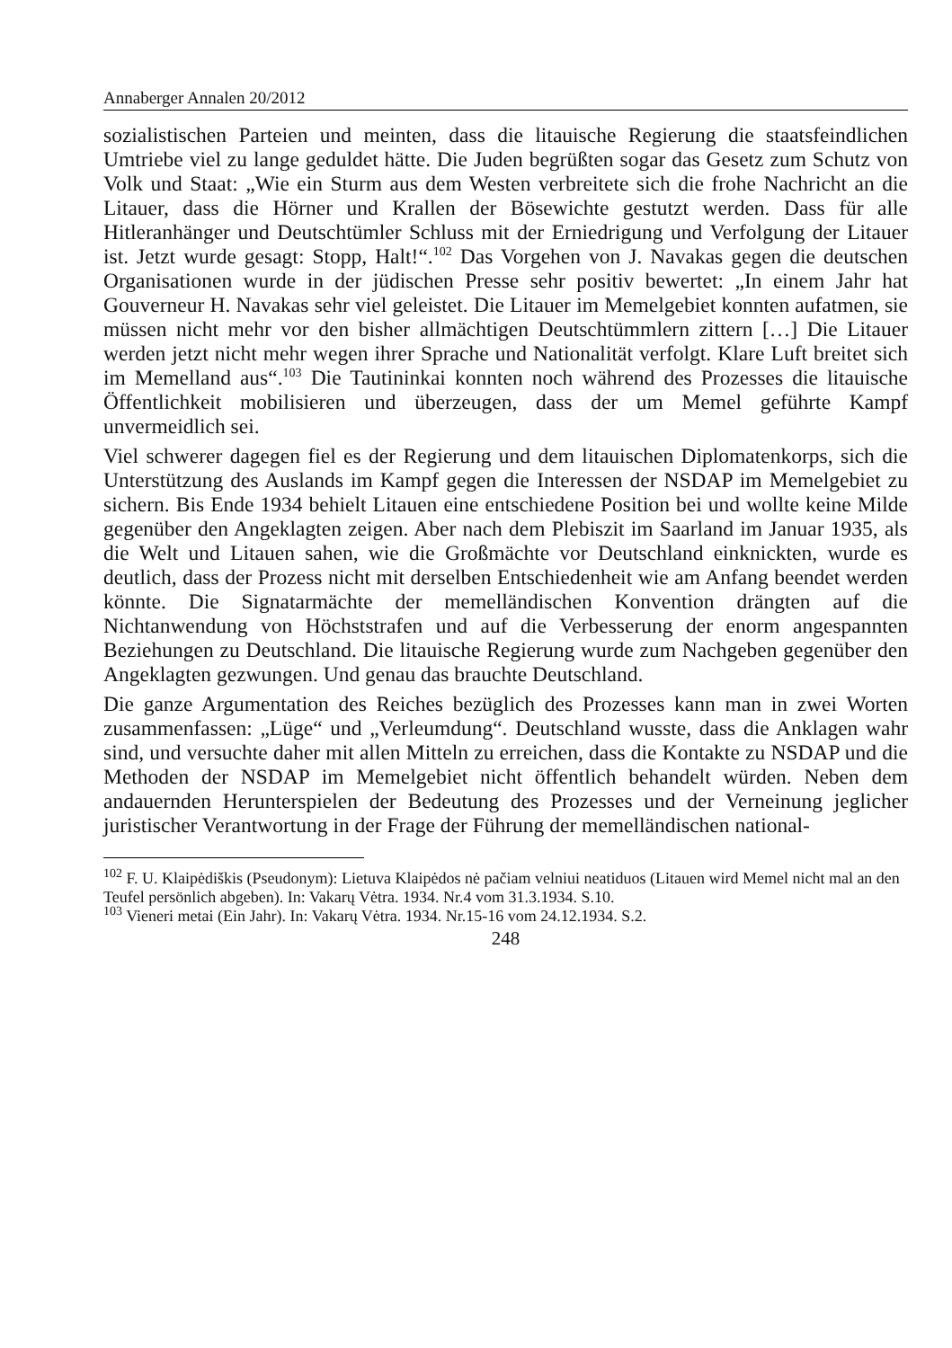Annaberger Annalen 20/2012
sozialistischen Parteien und meinten, dass die litauische Regierung die staats­feindlichen Umtriebe viel zu lange geduldet hätte. Die Juden begrüßten sogar das Gesetz zum Schutz von Volk und Staat: „Wie ein Sturm aus dem Westen verbreitete sich die frohe Nachricht an die Litauer, dass die Hörner und Krallen der Bösewichte gestutzt werden. Dass für alle Hitleranhänger und Deutschtümler Schluss mit der Erniedrigung und Verfolgung der Litauer ist. Jetzt wurde gesagt: Stopp, Halt!“.<sup>102</sup> Das Vorgehen von J. Navakas gegen die deutschen Organisationen wurde in der jüdischen Presse sehr positiv bewertet: „In einem Jahr hat Gouverneur H. Navakas sehr viel geleistet. Die Litauer im Memelgebiet konnten aufatmen, sie müssen nicht mehr vor den bisher allmäch­tigen Deutschtümmlern zittern […] Die Litauer werden jetzt nicht mehr wegen ihrer Sprache und Nationalität verfolgt. Klare Luft breitet sich im Memelland aus“.<sup>103</sup> Die Tautininkai konnten noch während des Prozesses die litauische Öffentlichkeit mobilisieren und überzeugen, dass der um Memel geführte Kampf unvermeidlich sei.
Viel schwerer dagegen fiel es der Regierung und dem litauischen Diplomaten­korps, sich die Unterstützung des Auslands im Kampf gegen die Interessen der NSDAP im Memelgebiet zu sichern. Bis Ende 1934 behielt Litauen eine ent­schiedene Position bei und wollte keine Milde gegenüber den Angeklagten zeigen. Aber nach dem Plebiszit im Saarland im Januar 1935, als die Welt und Litauen sahen, wie die Großmächte vor Deutschland einknickten, wurde es deutlich, dass der Prozess nicht mit derselben Entschiedenheit wie am Anfang beendet werden könnte. Die Signatarmächte der memelländischen Konvention drängten auf die Nichtanwendung von Höchststrafen und auf die Verbesserung der enorm angespannten Beziehungen zu Deutschland. Die litauische Regie­rung wurde zum Nachgeben gegenüber den Angeklagten gezwungen. Und genau das brauchte Deutschland.
Die ganze Argumentation des Reiches bezüglich des Prozesses kann man in zwei Worten zusammenfassen: „Lüge“ und „Verleumdung“. Deutschland wusste, dass die Anklagen wahr sind, und versuchte daher mit allen Mitteln zu erreichen, dass die Kontakte zu NSDAP und die Methoden der NSDAP im Memelgebiet nicht öffentlich behandelt würden. Neben dem andauernden Her­unterspielen der Bedeutung des Prozesses und der Verneinung jeglicher juristi­scher Verantwortung in der Frage der Führung der memelländischen national-
<sup>102</sup> F. U. Klaipėdiškis (Pseudonym): Lietuva Klaipėdos nė pačiam velniui neatiduos (Litauen wird Memel nicht mal an den Teufel persönlich abgeben). In: Vakarų Vėtra. 1934. Nr.4 vom 31.3.1934. S.10.
<sup>103</sup> Vieneri metai (Ein Jahr). In: Vakarų Vėtra. 1934. Nr.15-16 vom 24.12.1934. S.2.
248